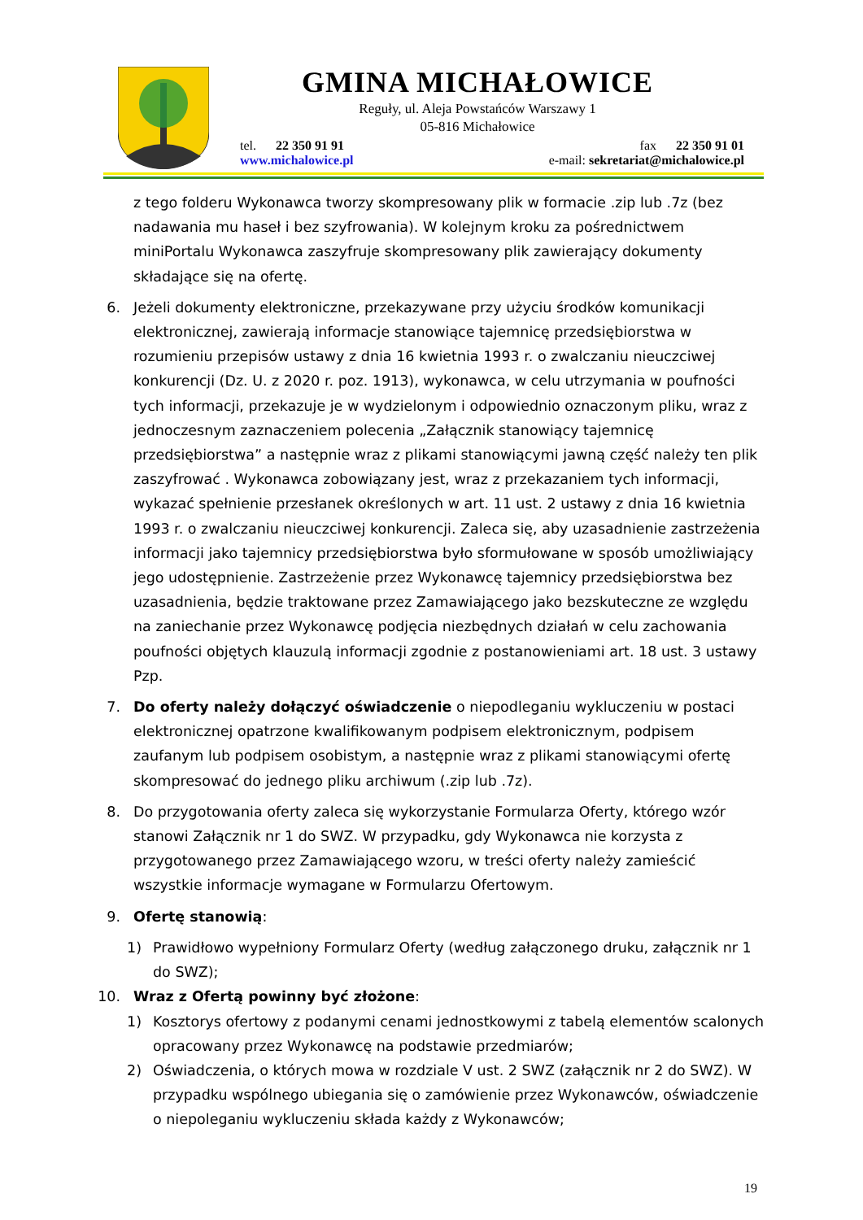GMINA MICHAŁOWICE
Reguły, ul. Aleja Powstańców Warszawy 1
05-816 Michałowice
tel. 22 350 91 91 fax 22 350 91 01
www.michalowice.pl e-mail: sekretariat@michalowice.pl
z tego folderu Wykonawca tworzy skompresowany plik w formacie .zip lub .7z (bez nadawania mu haseł i bez szyfrowania). W kolejnym kroku za pośrednictwem miniPortalu Wykonawca zaszyfruje skompresowany plik zawierający dokumenty składające się na ofertę.
6. Jeżeli dokumenty elektroniczne, przekazywane przy użyciu środków komunikacji elektronicznej, zawierają informacje stanowiące tajemnicę przedsiębiorstwa w rozumieniu przepisów ustawy z dnia 16 kwietnia 1993 r. o zwalczaniu nieuczciwej konkurencji (Dz. U. z 2020 r. poz. 1913), wykonawca, w celu utrzymania w poufności tych informacji, przekazuje je w wydzielonym i odpowiednio oznaczonym pliku, wraz z jednoczesnym zaznaczeniem polecenia „Załącznik stanowiący tajemnicę przedsiębiorstwa” a następnie wraz z plikami stanowiącymi jawną część należy ten plik zaszyfrować . Wykonawca zobowiązany jest, wraz z przekazaniem tych informacji, wykazać spełnienie przesłanek określonych w art. 11 ust. 2 ustawy z dnia 16 kwietnia 1993 r. o zwalczaniu nieuczciwej konkurencji. Zaleca się, aby uzasadnienie zastrzeżenia informacji jako tajemnicy przedsiębiorstwa było sformułowane w sposób umożliwiający jego udostępnienie. Zastrzeżenie przez Wykonawcę tajemnicy przedsiębiorstwa bez uzasadnienia, będzie traktowane przez Zamawiającego jako bezskuteczne ze względu na zaniechanie przez Wykonawcę podjęcia niezbędnych działań w celu zachowania poufności objętych klauzulą informacji zgodnie z postanowieniami art. 18 ust. 3 ustawy Pzp.
7. Do oferty należy dołączyć oświadczenie o niepodleganiu wykluczeniu w postaci elektronicznej opatrzone kwalifikowanym podpisem elektronicznym, podpisem zaufanym lub podpisem osobistym, a następnie wraz z plikami stanowiącymi ofertę skompresować do jednego pliku archiwum (.zip lub .7z).
8. Do przygotowania oferty zaleca się wykorzystanie Formularza Oferty, którego wzór stanowi Załącznik nr 1 do SWZ. W przypadku, gdy Wykonawca nie korzysta z przygotowanego przez Zamawiającego wzoru, w treści oferty należy zamieścić wszystkie informacje wymagane w Formularzu Ofertowym.
9. Ofertę stanowią:
1) Prawidłowo wypełniony Formularz Oferty (według załączonego druku, załącznik nr 1 do SWZ);
10. Wraz z Ofertą powinny być złożone:
1) Kosztorys ofertowy z podanymi cenami jednostkowymi z tabelą elementów scalonych opracowany przez Wykonawcę na podstawie przedmiarów;
2) Oświadczenia, o których mowa w rozdziale V ust. 2 SWZ (załącznik nr 2 do SWZ). W przypadku wspólnego ubiegania się o zamówienie przez Wykonawców, oświadczenie o niepoleganiu wykluczeniu składa każdy z Wykonawców;
19